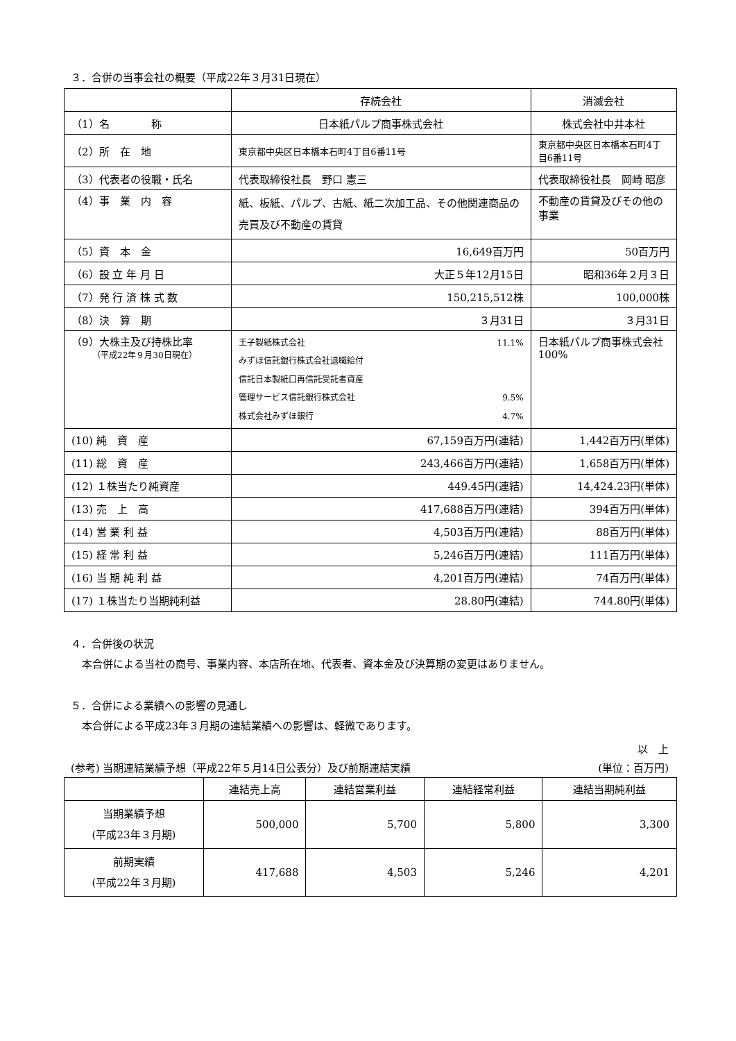３．合併の当事会社の概要（平成22年３月31日現在）
| | 存続会社 | 消滅会社 |
| --- | --- | --- |
| （1）名 称 | 日本紙パルプ商事株式会社 | 株式会社中井本社 |
| （2）所 在 地 | 東京都中央区日本橋本石町4丁目6番11号 | 東京都中央区日本橋本石町4丁目6番11号 |
| （3）代表者の役職・氏名 | 代表取締役社長 野口 憲三 | 代表取締役社長 岡崎 昭彦 |
| （4）事 業 内 容 | 紙、板紙、パルプ、古紙、紙二次加工品、その他関連商品の売買及び不動産の賃貸 | 不動産の賃貸及びその他の事業 |
| （5）資 本 金 | 16,649百万円 | 50百万円 |
| （6）設 立 年 月 日 | 大正５年12月15日 | 昭和36年２月３日 |
| （7）発 行 済 株 式 数 | 150,215,512株 | 100,000株 |
| （8）決 算 期 | ３月31日 | ３月31日 |
| （9）大株主及び持株比率 （平成22年９月30日現在） | 王子製紙株式会社 11.1% みずほ信託銀行株式会社退職給付 信託日本製紙口再信託受託者資産 管理サービス信託銀行株式会社 9.5% 株式会社みずほ銀行 4.7% | 日本紙パルプ商事株式会社 100% |
| (10) 純 資 産 | 67,159百万円(連結) | 1,442百万円(単体) |
| (11) 総 資 産 | 243,466百万円(連結) | 1,658百万円(単体) |
| (12) １株当たり純資産 | 449.45円(連結) | 14,424.23円(単体) |
| (13) 売 上 高 | 417,688百万円(連結) | 394百万円(単体) |
| (14) 営 業 利 益 | 4,503百万円(連結) | 88百万円(単体) |
| (15) 経 常 利 益 | 5,246百万円(連結) | 111百万円(単体) |
| (16) 当 期 純 利 益 | 4,201百万円(連結) | 74百万円(単体) |
| (17) １株当たり当期純利益 | 28.80円(連結) | 744.80円(単体) |
４．合併後の状況
本合併による当社の商号、事業内容、本店所在地、代表者、資本金及び決算期の変更はありません。
５．合併による業績への影響の見通し
本合併による平成23年３月期の連結業績への影響は、軽微であります。
以　上
(参考) 当期連結業績予想（平成22年５月14日公表分）及び前期連結実績 (単位：百万円)
| | 連結売上高 | 連結営業利益 | 連結経常利益 | 連結当期純利益 |
| --- | --- | --- | --- | --- |
| 当期業績予想 (平成23年３月期) | 500,000 | 5,700 | 5,800 | 3,300 |
| 前期実績 (平成22年３月期) | 417,688 | 4,503 | 5,246 | 4,201 |